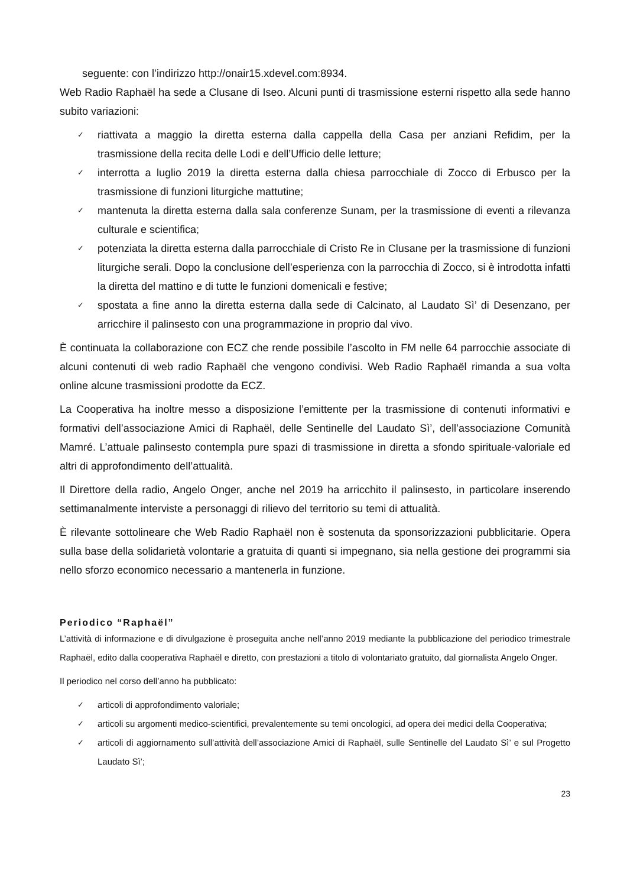seguente: con l’indirizzo http://onair15.xdevel.com:8934.
Web Radio Raphaël ha sede a Clusane di Iseo. Alcuni punti di trasmissione esterni rispetto alla sede hanno subito variazioni:
✓ riattivata a maggio la diretta esterna dalla cappella della Casa per anziani Refidim, per la trasmissione della recita delle Lodi e dell’Ufficio delle letture;
✓ interrotta a luglio 2019 la diretta esterna dalla chiesa parrocchiale di Zocco di Erbusco per la trasmissione di funzioni liturgiche mattutine;
✓ mantenuta la diretta esterna dalla sala conferenze Sunam, per la trasmissione di eventi a rilevanza culturale e scientifica;
✓ potenziata la diretta esterna dalla parrocchiale di Cristo Re in Clusane per la trasmissione di funzioni liturgiche serali. Dopo la conclusione dell’esperienza con la parrocchia di Zocco, si è introdotta infatti la diretta del mattino e di tutte le funzioni domenicali e festive;
✓ spostata a fine anno la diretta esterna dalla sede di Calcinato, al Laudato Sì’ di Desenzano, per arricchire il palinsesto con una programmazione in proprio dal vivo.
È continuata la collaborazione con ECZ che rende possibile l’ascolto in FM nelle 64 parrocchie associate di alcuni contenuti di web radio Raphaël che vengono condivisi. Web Radio Raphaël rimanda a sua volta online alcune trasmissioni prodotte da ECZ.
La Cooperativa ha inoltre messo a disposizione l’emittente per la trasmissione di contenuti informativi e formativi dell’associazione Amici di Raphaël, delle Sentinelle del Laudato Sì’, dell’associazione Comunità Mamré. L’attuale palinsesto contempla pure spazi di trasmissione in diretta a sfondo spirituale-valoriale ed altri di approfondimento dell’attualità.
Il Direttore della radio, Angelo Onger, anche nel 2019 ha arricchito il palinsesto, in particolare inserendo settimanalmente interviste a personaggi di rilievo del territorio su temi di attualità.
È rilevante sottolineare che Web Radio Raphaël non è sostenuta da sponsorizzazioni pubblicitarie. Opera sulla base della solidarietà volontarie a gratuita di quanti si impegnano, sia nella gestione dei programmi sia nello sforzo economico necessario a mantenerla in funzione.
Periodico “Raphaël”
L’attività di informazione e di divulgazione è proseguita anche nell’anno 2019 mediante la pubblicazione del periodico trimestrale Raphaël, edito dalla cooperativa Raphaël e diretto, con prestazioni a titolo di volontariato gratuito, dal giornalista Angelo Onger.
Il periodico nel corso dell’anno ha pubblicato:
✓ articoli di approfondimento valoriale;
✓ articoli su argomenti medico-scientifici, prevalentemente su temi oncologici, ad opera dei medici della Cooperativa;
✓ articoli di aggiornamento sull’attività dell’associazione Amici di Raphaël, sulle Sentinelle del Laudato Sì’ e sul Progetto Laudato Sì’;
23